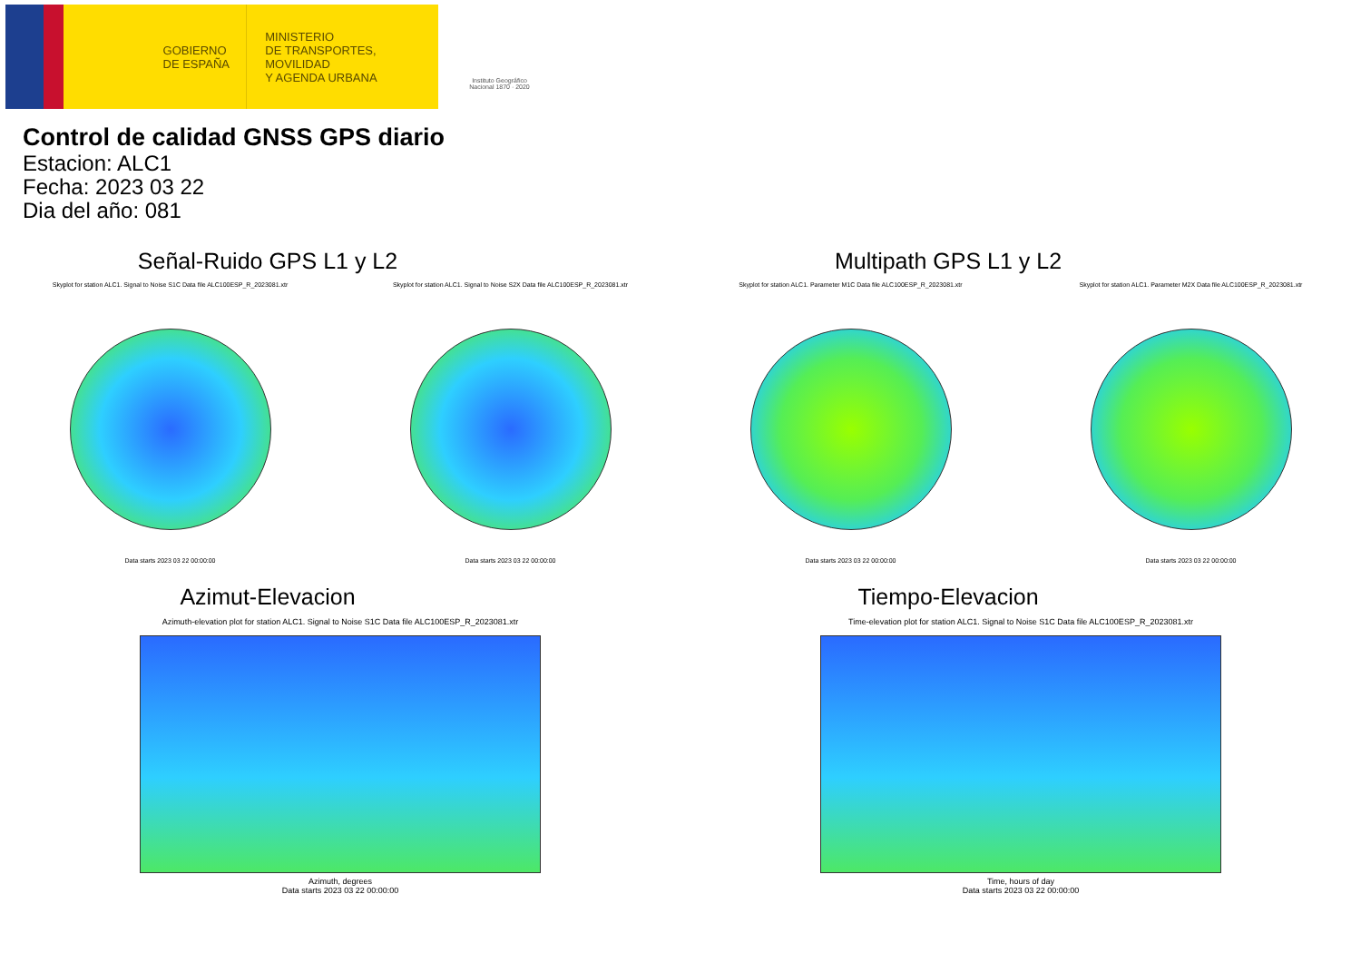GOBIERNO
DE ESPAÑA
MINISTERIO
DE TRANSPORTES, MOVILIDAD
Y AGENDA URBANA
Instituto Geográfico Nacional 1870 · 2020
Control de calidad GNSS GPS diario
Estacion: ALC1
Fecha: 2023 03 22
Dia del año: 081
Señal-Ruido GPS L1 y L2
Skyplot for station ALC1. Signal to Noise S1C Data file ALC100ESP_R_2023081.xtr
Data starts 2023 03 22 00:00:00
Skyplot for station ALC1. Signal to Noise S2X Data file ALC100ESP_R_2023081.xtr
Data starts 2023 03 22 00:00:00
Multipath GPS L1 y L2
Skyplot for station ALC1. Parameter M1C Data file ALC100ESP_R_2023081.xtr
Data starts 2023 03 22 00:00:00
Skyplot for station ALC1. Parameter M2X Data file ALC100ESP_R_2023081.xtr
Data starts 2023 03 22 00:00:00
Azimut-Elevacion
Azimuth-elevation plot for station ALC1. Signal to Noise S1C Data file ALC100ESP_R_2023081.xtr
Azimuth, degrees
Data starts 2023 03 22 00:00:00
Tiempo-Elevacion
Time-elevation plot for station ALC1. Signal to Noise S1C Data file ALC100ESP_R_2023081.xtr
Time, hours of day
Data starts 2023 03 22 00:00:00